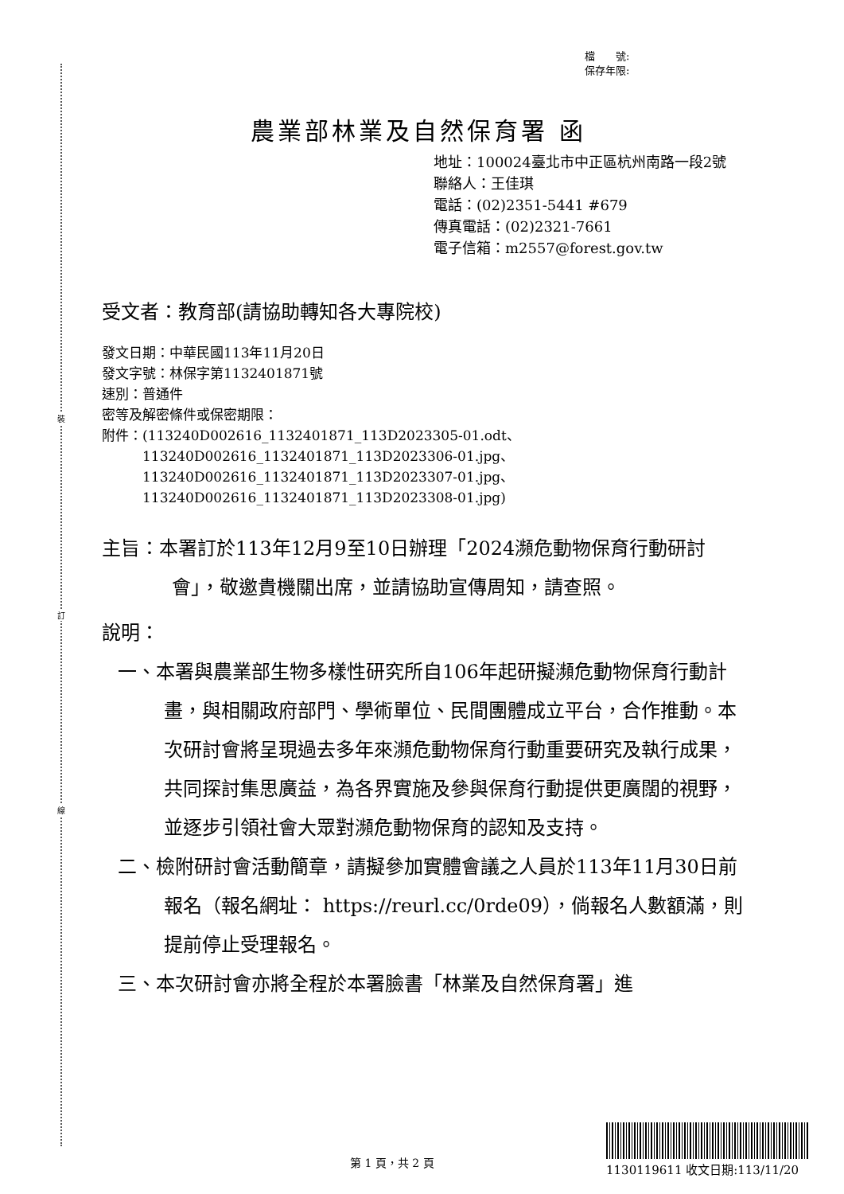裝
訂
線
檔　　號:
保存年限:
農業部林業及自然保育署 函
地址：100024臺北市中正區杭州南路一段2號
聯絡人：王佳琪
電話：(02)2351-5441 #679
傳真電話：(02)2321-7661
電子信箱：m2557@forest.gov.tw
受文者：教育部(請協助轉知各大專院校)
發文日期：中華民國113年11月20日
發文字號：林保字第1132401871號
速別：普通件
密等及解密條件或保密期限：
附件：(113240D002616_1132401871_113D2023305-01.odt、
　　　113240D002616_1132401871_113D2023306-01.jpg、
　　　113240D002616_1132401871_113D2023307-01.jpg、
　　　113240D002616_1132401871_113D2023308-01.jpg)
主旨：本署訂於113年12月9至10日辦理「2024瀕危動物保育行動研討會」，敬邀貴機關出席，並請協助宣傳周知，請查照。
說明：
一、本署與農業部生物多樣性研究所自106年起研擬瀕危動物保育行動計畫，與相關政府部門、學術單位、民間團體成立平台，合作推動。本次研討會將呈現過去多年來瀕危動物保育行動重要研究及執行成果，共同探討集思廣益，為各界實施及參與保育行動提供更廣闊的視野，並逐步引領社會大眾對瀕危動物保育的認知及支持。
二、檢附研討會活動簡章，請擬參加實體會議之人員於113年11月30日前報名（報名網址： https://reurl.cc/0rde09），倘報名人數額滿，則提前停止受理報名。
三、本次研討會亦將全程於本署臉書「林業及自然保育署」進
第 1 頁，共 2 頁 1130119611 收文日期:113/11/20